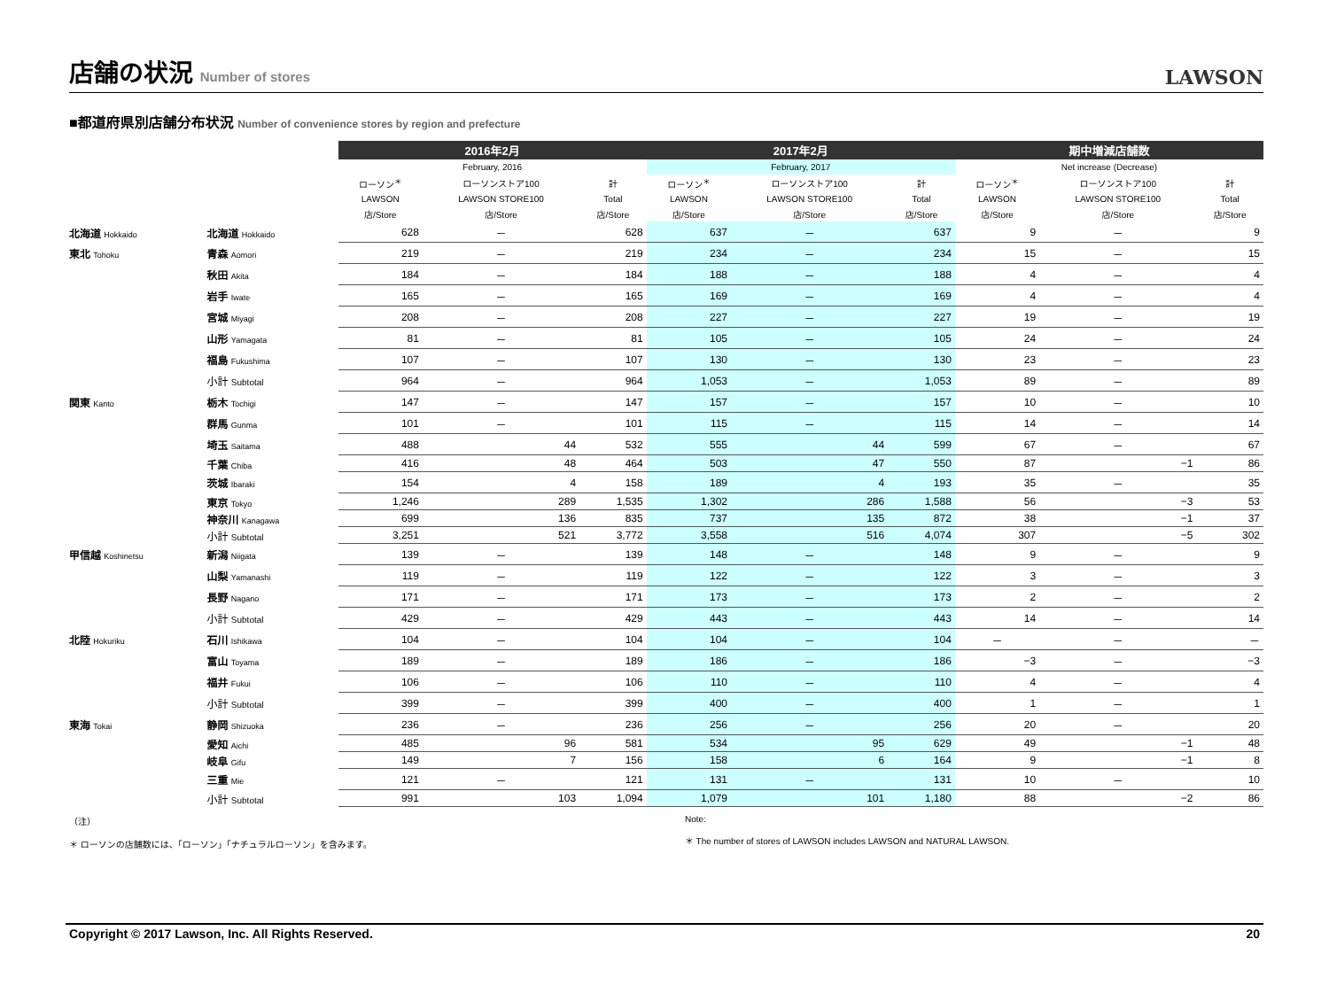店舗の状況 Number of stores
LAWSON
■都道府県別店舗分布状況 Number of convenience stores by region and prefecture
| | | 2016年2月 | | | 2017年2月 | | | 期中増減店舗数 | | |
| --- | --- | --- | --- | --- | --- | --- | --- | --- | --- | --- |
| | | February, 2016 | | | February, 2017 | | | Net increase (Decrease) | | |
| | | ローソン<sup>＊</sup> | ローソンストア100 | 計 | ローソン<sup>＊</sup> | ローソンストア100 | 計 | ローソン<sup>＊</sup> | ローソンストア100 | 計 |
| | | LAWSON | LAWSON STORE100 | Total | LAWSON | LAWSON STORE100 | Total | LAWSON | LAWSON STORE100 | Total |
| | | 店/Store | 店/Store | 店/Store | 店/Store | 店/Store | 店/Store | 店/Store | 店/Store | 店/Store |
| 北海道 Hokkaido | 北海道 Hokkaido | 628 | － | 628 | 637 | － | 637 | 9 | － | 9 |
| 東北 Tohoku | 青森 Aomori | 219 | － | 219 | 234 | － | 234 | 15 | － | 15 |
| | 秋田 Akita | 184 | － | 184 | 188 | － | 188 | 4 | － | 4 |
| | 岩手 Iwate | 165 | － | 165 | 169 | － | 169 | 4 | － | 4 |
| | 宮城 Miyagi | 208 | － | 208 | 227 | － | 227 | 19 | － | 19 |
| | 山形 Yamagata | 81 | － | 81 | 105 | － | 105 | 24 | － | 24 |
| | 福島 Fukushima | 107 | － | 107 | 130 | － | 130 | 23 | － | 23 |
| | 小計 Subtotal | 964 | － | 964 | 1,053 | － | 1,053 | 89 | － | 89 |
| 関東 Kanto | 栃木 Tochigi | 147 | － | 147 | 157 | － | 157 | 10 | － | 10 |
| | 群馬 Gunma | 101 | － | 101 | 115 | － | 115 | 14 | － | 14 |
| | 埼玉 Saitama | 488 | 44 | 532 | 555 | 44 | 599 | 67 | － | 67 |
| | 千葉 Chiba | 416 | 48 | 464 | 503 | 47 | 550 | 87 | −1 | 86 |
| | 茨城 Ibaraki | 154 | 4 | 158 | 189 | 4 | 193 | 35 | － | 35 |
| | 東京 Tokyo | 1,246 | 289 | 1,535 | 1,302 | 286 | 1,588 | 56 | −3 | 53 |
| | 神奈川 Kanagawa | 699 | 136 | 835 | 737 | 135 | 872 | 38 | −1 | 37 |
| | 小計 Subtotal | 3,251 | 521 | 3,772 | 3,558 | 516 | 4,074 | 307 | −5 | 302 |
| 甲信越 Koshinetsu | 新潟 Niigata | 139 | － | 139 | 148 | － | 148 | 9 | － | 9 |
| | 山梨 Yamanashi | 119 | － | 119 | 122 | － | 122 | 3 | － | 3 |
| | 長野 Nagano | 171 | － | 171 | 173 | － | 173 | 2 | － | 2 |
| | 小計 Subtotal | 429 | － | 429 | 443 | － | 443 | 14 | － | 14 |
| 北陸 Hokuriku | 石川 Ishikawa | 104 | － | 104 | 104 | － | 104 | － | － | － |
| | 富山 Toyama | 189 | － | 189 | 186 | － | 186 | −3 | － | −3 |
| | 福井 Fukui | 106 | － | 106 | 110 | － | 110 | 4 | － | 4 |
| | 小計 Subtotal | 399 | － | 399 | 400 | － | 400 | 1 | － | 1 |
| 東海 Tokai | 静岡 Shizuoka | 236 | － | 236 | 256 | － | 256 | 20 | － | 20 |
| | 愛知 Aichi | 485 | 96 | 581 | 534 | 95 | 629 | 49 | −1 | 48 |
| | 岐阜 Gifu | 149 | 7 | 156 | 158 | 6 | 164 | 9 | −1 | 8 |
| | 三重 Mie | 121 | － | 121 | 131 | － | 131 | 10 | － | 10 |
| | 小計 Subtotal | 991 | 103 | 1,094 | 1,079 | 101 | 1,180 | 88 | −2 | 86 |
（注）
＊ ローソンの店舗数には、「ローソン」「ナチュラルローソン」を含みます。
Note:
＊ The number of stores of LAWSON includes LAWSON and NATURAL LAWSON.
Copyright © 2017 Lawson, Inc. All Rights Reserved. 20